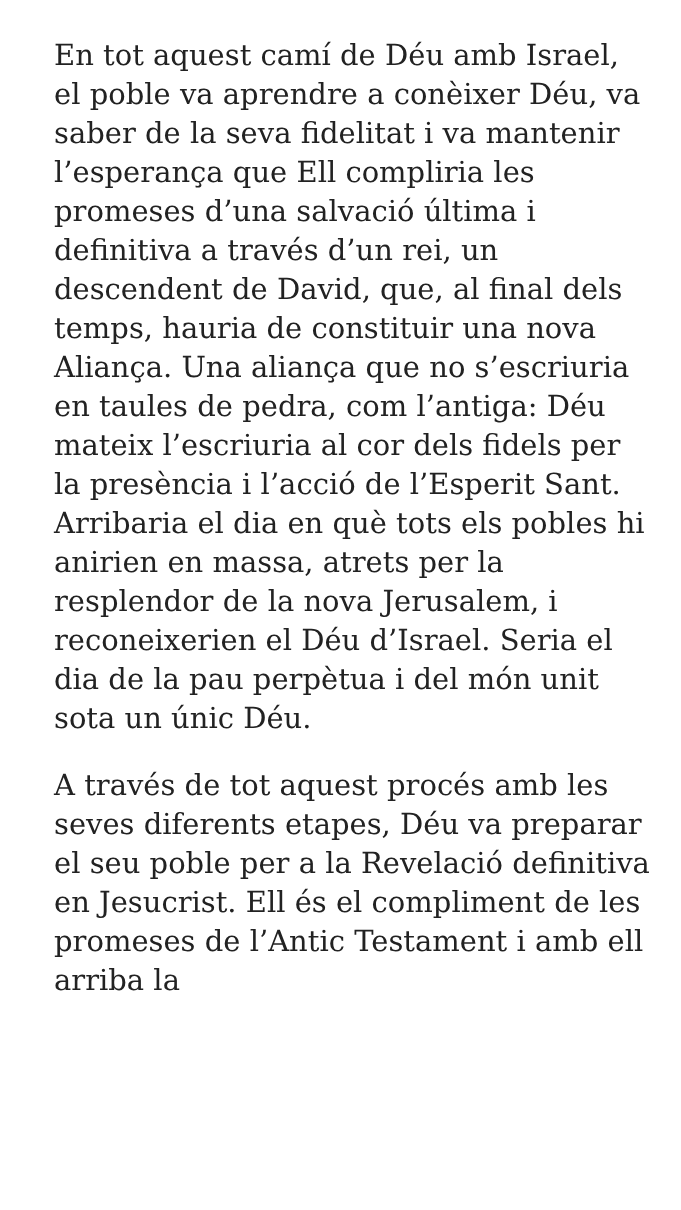En tot aquest camí de Déu amb Israel, el poble va aprendre a conèixer Déu, va saber de la seva fidelitat i va mantenir l’esperança que Ell compliria les promeses d’una salvació última i definitiva a través d’un rei, un descendent de David, que, al final dels temps, hauria de constituir una nova Aliança. Una aliança que no s’escriuria en taules de pedra, com l’antiga: Déu mateix l’escriuria al cor dels fidels per la presència i l’acció de l’Esperit Sant. Arribaria el dia en què tots els pobles hi anirien en massa, atrets per la resplendor de la nova Jerusalem, i reconeixerien el Déu d’Israel. Seria el dia de la pau perpètua i del món unit sota un únic Déu.
A través de tot aquest procés amb les seves diferents etapes, Déu va preparar el seu poble per a la Revelació definitiva en Jesucrist. Ell és el compliment de les promeses de l’Antic Testament i amb ell arriba la